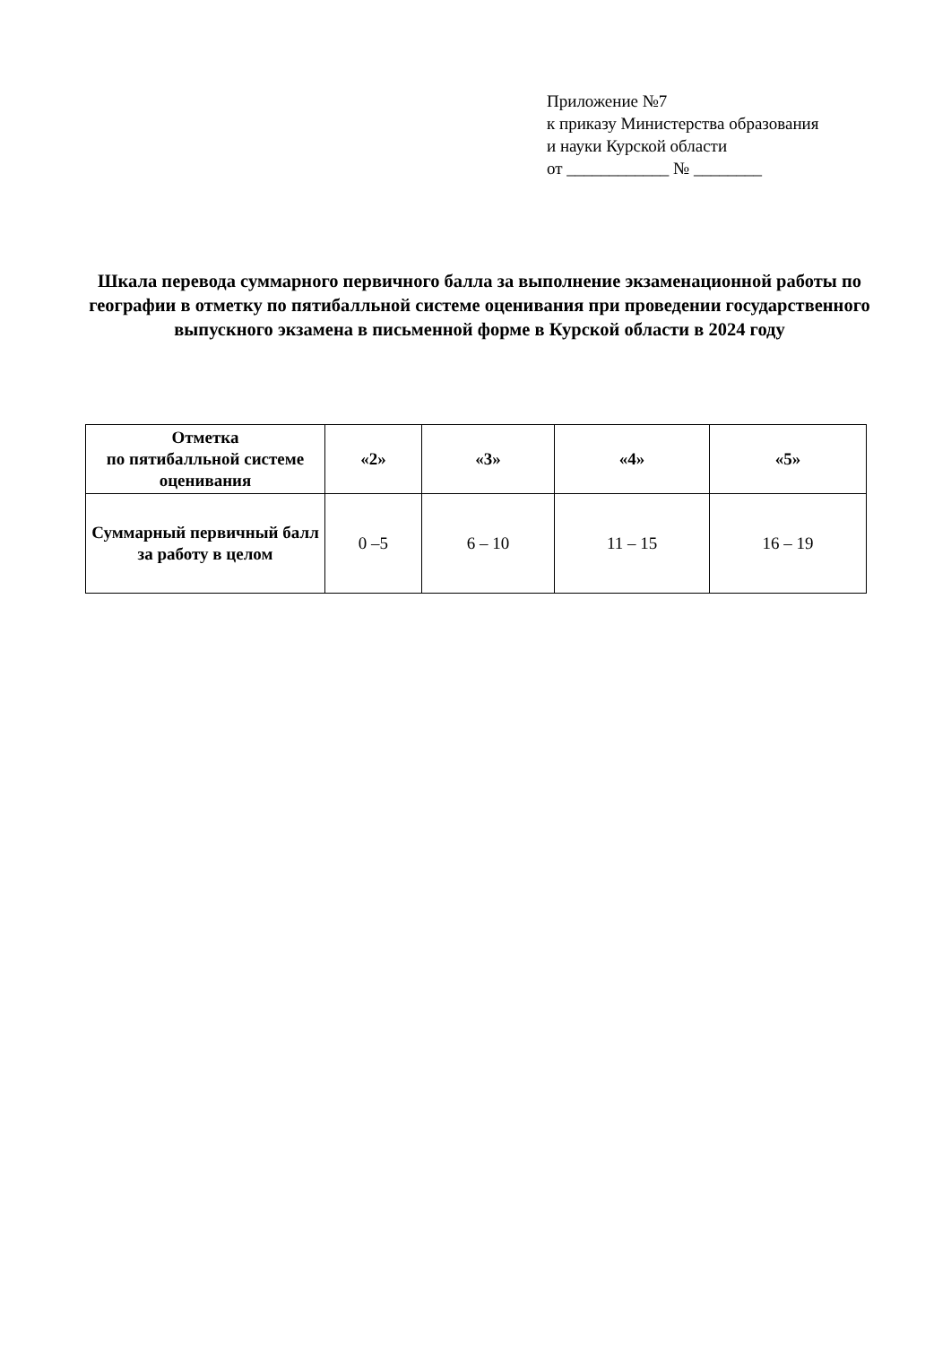Приложение №7
к приказу Министерства образования
и науки Курской области
от ____________ № ________
Шкала перевода суммарного первичного балла за выполнение экзаменационной работы по географии в отметку по пятибалльной системе оценивания при проведении государственного выпускного экзамена в письменной форме в Курской области в 2024 году
| Отметка по пятибалльной системе оценивания | «2» | «3» | «4» | «5» |
| --- | --- | --- | --- | --- |
| Суммарный первичный балл за работу в целом | 0 –5 | 6 – 10 | 11 – 15 | 16 – 19 |